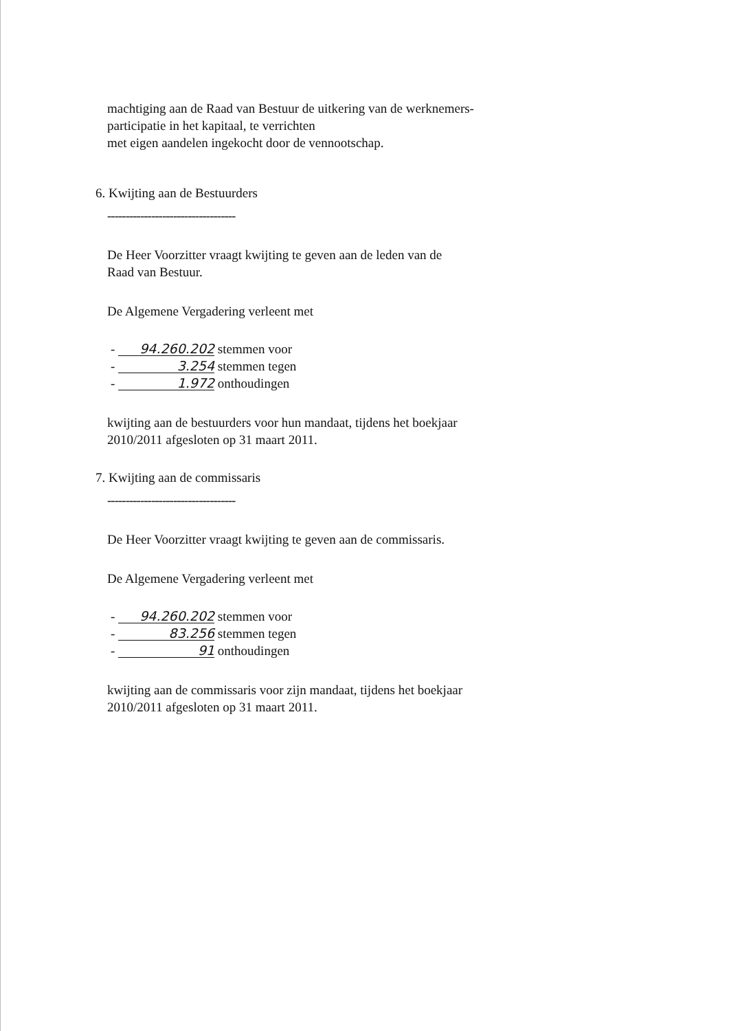machtiging aan de Raad van Bestuur de uitkering van de werknemers-
participatie in het kapitaal, te verrichten
met eigen aandelen ingekocht door de vennootschap.
6. Kwijting aan de Bestuurders
-----------------------------------
De Heer Voorzitter vraagt kwijting te geven aan de leden van de
Raad van Bestuur.
De Algemene Vergadering verleent met
- 94.260.202 stemmen voor
- 3.254 stemmen tegen
- 1.972 onthoudingen
kwijting aan de bestuurders voor hun mandaat, tijdens het boekjaar
2010/2011 afgesloten op 31 maart 2011.
7. Kwijting aan de commissaris
-----------------------------------
De Heer Voorzitter vraagt kwijting te geven aan de commissaris.
De Algemene Vergadering verleent met
- 94.260.202 stemmen voor
- 83.256 stemmen tegen
- 91 onthoudingen
kwijting aan de commissaris voor zijn mandaat, tijdens het boekjaar
2010/2011 afgesloten op 31 maart 2011.